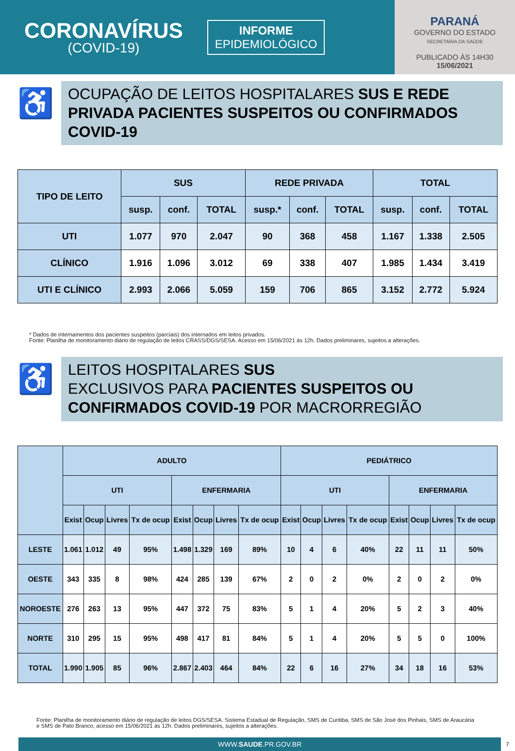CORONAVÍRUS
(COVID-19)
INFORME
EPIDEMIOLÓGICO
PARANÁ
GOVERNO DO ESTADO
SECRETARIA DA SAÚDE
PUBLICADO ÀS 14H30
15/06/2021
♿
OCUPAÇÃO DE LEITOS HOSPITALARES SUS E REDE PRIVADA PACIENTES SUSPEITOS OU CONFIRMADOS COVID-19
| TIPO DE LEITO | SUS | | | REDE PRIVADA | | | TOTAL | | |
| --- | --- | --- | --- | --- | --- | --- | --- | --- | --- |
| | susp. | conf. | TOTAL | susp.* | conf. | TOTAL | susp. | conf. | TOTAL |
| UTI | 1.077 | 970 | 2.047 | 90 | 368 | 458 | 1.167 | 1.338 | 2.505 |
| CLÍNICO | 1.916 | 1.096 | 3.012 | 69 | 338 | 407 | 1.985 | 1.434 | 3.419 |
| UTI E CLÍNICO | 2.993 | 2.066 | 5.059 | 159 | 706 | 865 | 3.152 | 2.772 | 5.924 |
* Dados de internamentos dos pacientes suspeitos (parciais) dos internados em leitos privados.
Fonte: Planilha de monitoramento diário de regulação de leitos CRASS/DGS/SESA. Acesso em 15/06/2021 às 12h. Dados preliminares, sujeitos a alterações.
♿
LEITOS HOSPITALARES SUS
EXCLUSIVOS PARA PACIENTES SUSPEITOS OU CONFIRMADOS COVID-19 POR MACRORREGIÃO
| | ADULTO | | | | | | | | PEDIÁTRICO | | | | | | | |
| --- | --- | --- | --- | --- | --- | --- | --- | --- | --- | --- | --- | --- | --- | --- | --- | --- |
| | UTI | | | | ENFERMARIA | | | | UTI | | | | ENFERMARIA | | | |
| | Exist | Ocup | Livres | Tx de ocup | Exist | Ocup | Livres | Tx de ocup | Exist | Ocup | Livres | Tx de ocup | Exist | Ocup | Livres | Tx de ocup |
| LESTE | 1.061 | 1.012 | 49 | 95% | 1.498 | 1.329 | 169 | 89% | 10 | 4 | 6 | 40% | 22 | 11 | 11 | 50% |
| OESTE | 343 | 335 | 8 | 98% | 424 | 285 | 139 | 67% | 2 | 0 | 2 | 0% | 2 | 0 | 2 | 0% |
| NOROESTE | 276 | 263 | 13 | 95% | 447 | 372 | 75 | 83% | 5 | 1 | 4 | 20% | 5 | 2 | 3 | 40% |
| NORTE | 310 | 295 | 15 | 95% | 498 | 417 | 81 | 84% | 5 | 1 | 4 | 20% | 5 | 5 | 0 | 100% |
| TOTAL | 1.990 | 1.905 | 85 | 96% | 2.867 | 2.403 | 464 | 84% | 22 | 6 | 16 | 27% | 34 | 18 | 16 | 53% |
Fonte: Planilha de monitoramento diário de regulação de leitos DGS/SESA. Sistema Estadual de Regulação, SMS de Curitiba, SMS de São José dos Pinhais, SMS de Araucária e SMS de Pato Branco, acesso em 15/06/2021 às 12h. Dados preliminares, sujeitos a alterações.
WWW.SAUDE.PR.GOV.BR
7